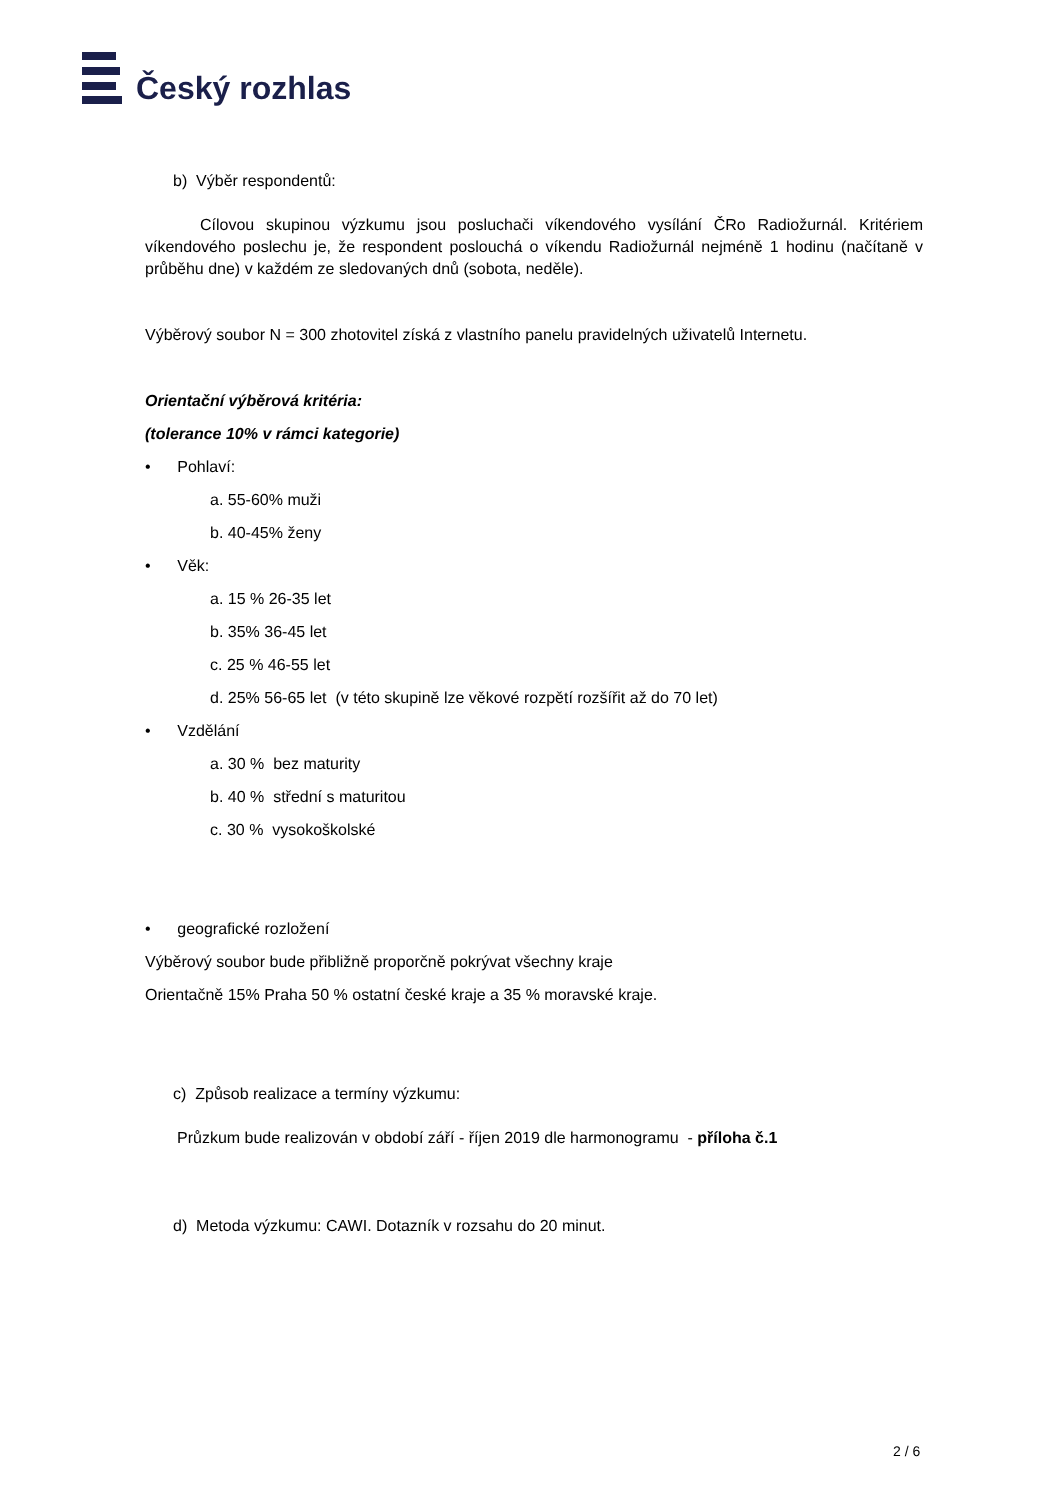Český rozhlas
b) Výběr respondentů:
Cílovou skupinou výzkumu jsou posluchači víkendového vysílání ČRo Radiožurnál. Kritériem víkendového poslechu je, že respondent poslouchá o víkendu Radiožurnál nejméně 1 hodinu (načítaně v průběhu dne) v každém ze sledovaných dnů (sobota, neděle).
Výběrový soubor N = 300 zhotovitel získá z vlastního panelu pravidelných uživatelů Internetu.
Orientační výběrová kritéria:
(tolerance 10% v rámci kategorie)
• Pohlaví:
a. 55-60% muži
b. 40-45% ženy
• Věk:
a. 15 % 26-35 let
b. 35% 36-45 let
c. 25 % 46-55 let
d. 25% 56-65 let (v této skupině lze věkové rozpětí rozšířit až do 70 let)
• Vzdělání
a. 30 % bez maturity
b. 40 % střední s maturitou
c. 30 % vysokoškolské
• geografické rozložení
Výběrový soubor bude přibližně proporčně pokrývat všechny kraje
Orientačně 15% Praha 50 % ostatní české kraje a 35 % moravské kraje.
c) Způsob realizace a termíny výzkumu:
Průzkum bude realizován v období září - říjen 2019 dle harmonogramu - příloha č.1
d) Metoda výzkumu: CAWI. Dotazník v rozsahu do 20 minut.
2 / 6